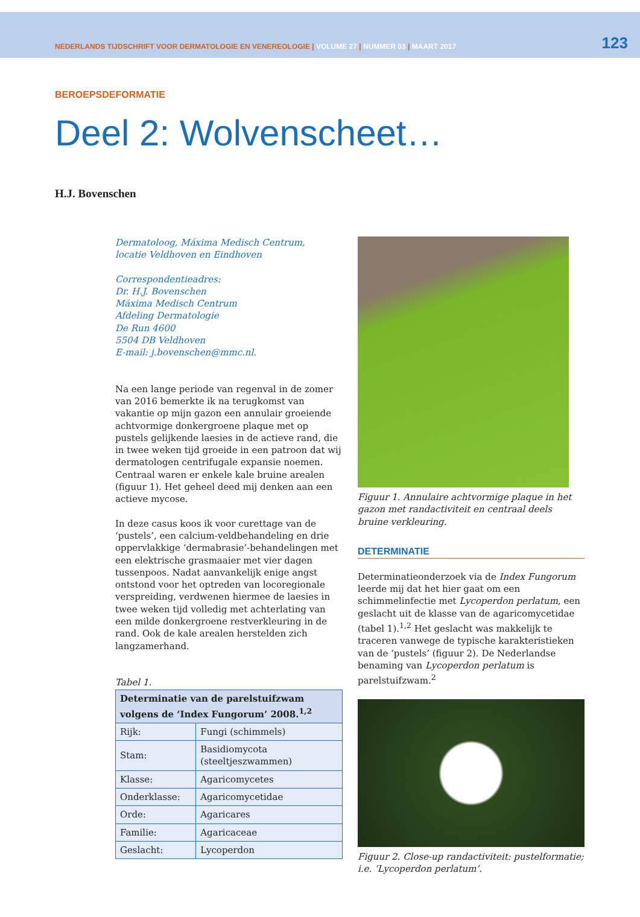NEDERLANDS TIJDSCHRIFT VOOR DERMATOLOGIE EN VENEREOLOGIE | VOLUME 27 | NUMMER 03 | MAART 2017
123
BEROEPSDEFORMATIE
Deel 2: Wolvenscheet…
H.J. Bovenschen
Dermatoloog, Máxima Medisch Centrum,
locatie Veldhoven en Eindhoven
Correspondentieadres:
Dr. H.J. Bovenschen
Máxima Medisch Centrum
Afdeling Dermatologie
De Run 4600
5504 DB Veldhoven
E-mail: j.bovenschen@mmc.nl.
Na een lange periode van regenval in de zomer van 2016 bemerkte ik na terugkomst van vakantie op mijn gazon een annulair groeiende achtvormige donkergroene plaque met op pustels gelijkende laesies in de actieve rand, die in twee weken tijd groeide in een patroon dat wij dermatologen centrifugale expansie noemen. Centraal waren er enkele kale bruine arealen (figuur 1). Het geheel deed mij denken aan een actieve mycose.
In deze casus koos ik voor curettage van de ‘pustels’, een calcium-veldbehandeling en drie oppervlakkige ‘dermabrasie’-behandelingen met een elektrische grasmaaier met vier dagen tussenpoos. Nadat aanvankelijk enige angst ontstond voor het optreden van locoregionale verspreiding, verdwenen hiermee de laesies in twee weken tijd volledig met achterlating van een milde donkergroene restverkleuring in de rand. Ook de kale arealen herstelden zich langzamerhand.
Tabel 1.
| Determinatie van de parelstuifzwam volgens de ‘Index Fungorum’ 2008.<sup>1,2</sup> | |
| --- | --- |
| Rijk: | Fungi (schimmels) |
| Stam: | Basidiomycota (steeltjeszwammen) |
| Klasse: | Agaricomycetes |
| Onderklasse: | Agaricomycetidae |
| Orde: | Agaricares |
| Familie: | Agaricaceae |
| Geslacht: | Lycoperdon |
Figuur 1. Annulaire achtvormige plaque in het gazon met randactiviteit en centraal deels bruine verkleuring.
DETERMINATIE
Determinatieonderzoek via de Index Fungorum leerde mij dat het hier gaat om een schimmelinfectie met Lycoperdon perlatum, een geslacht uit de klasse van de agaricomycetidae (tabel 1).<sup>1,2</sup> Het geslacht was makkelijk te traceren vanwege de typische karakteristieken van de ‘pustels’ (figuur 2). De Nederlandse benaming van Lycoperdon perlatum is parelstuifzwam.<sup>2</sup>
Figuur 2. Close-up randactiviteit: pustelformatie; i.e. ‘Lycoperdon perlatum’.